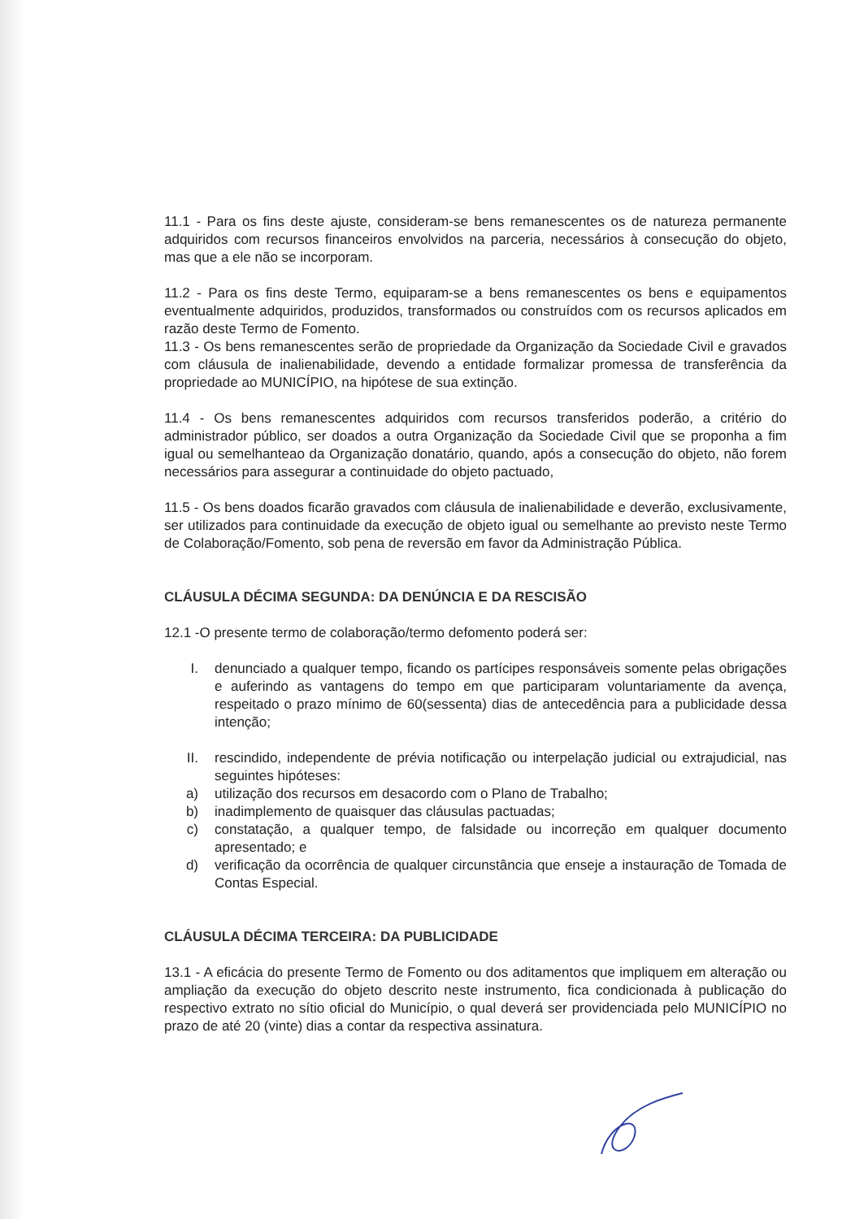11.1 - Para os fins deste ajuste, consideram-se bens remanescentes os de natureza permanente adquiridos com recursos financeiros envolvidos na parceria, necessários à consecução do objeto, mas que a ele não se incorporam.
11.2 - Para os fins deste Termo, equiparam-se a bens remanescentes os bens e equipamentos eventualmente adquiridos, produzidos, transformados ou construídos com os recursos aplicados em razão deste Termo de Fomento.
11.3 - Os bens remanescentes serão de propriedade da Organização da Sociedade Civil e gravados com cláusula de inalienabilidade, devendo a entidade formalizar promessa de transferência da propriedade ao MUNICÍPIO, na hipótese de sua extinção.
11.4 - Os bens remanescentes adquiridos com recursos transferidos poderão, a critério do administrador público, ser doados a outra Organização da Sociedade Civil que se proponha a fim igual ou semelhanteao da Organização donatário, quando, após a consecução do objeto, não forem necessários para assegurar a continuidade do objeto pactuado,
11.5 - Os bens doados ficarão gravados com cláusula de inalienabilidade e deverão, exclusivamente, ser utilizados para continuidade da execução de objeto igual ou semelhante ao previsto neste Termo de Colaboração/Fomento, sob pena de reversão em favor da Administração Pública.
CLÁUSULA DÉCIMA SEGUNDA: DA DENÚNCIA E DA RESCISÃO
12.1 -O presente termo de colaboração/termo defomento poderá ser:
I. denunciado a qualquer tempo, ficando os partícipes responsáveis somente pelas obrigações e auferindo as vantagens do tempo em que participaram voluntariamente da avença, respeitado o prazo mínimo de 60(sessenta) dias de antecedência para a publicidade dessa intenção;
II. rescindido, independente de prévia notificação ou interpelação judicial ou extrajudicial, nas seguintes hipóteses:
a) utilização dos recursos em desacordo com o Plano de Trabalho;
b) inadimplemento de quaisquer das cláusulas pactuadas;
c) constatação, a qualquer tempo, de falsidade ou incorreção em qualquer documento apresentado; e
d) verificação da ocorrência de qualquer circunstância que enseje a instauração de Tomada de Contas Especial.
CLÁUSULA DÉCIMA TERCEIRA: DA PUBLICIDADE
13.1 - A eficácia do presente Termo de Fomento ou dos aditamentos que impliquem em alteração ou ampliação da execução do objeto descrito neste instrumento, fica condicionada à publicação do respectivo extrato no sítio oficial do Município, o qual deverá ser providenciada pelo MUNICÍPIO no prazo de até 20 (vinte) dias a contar da respectiva assinatura.